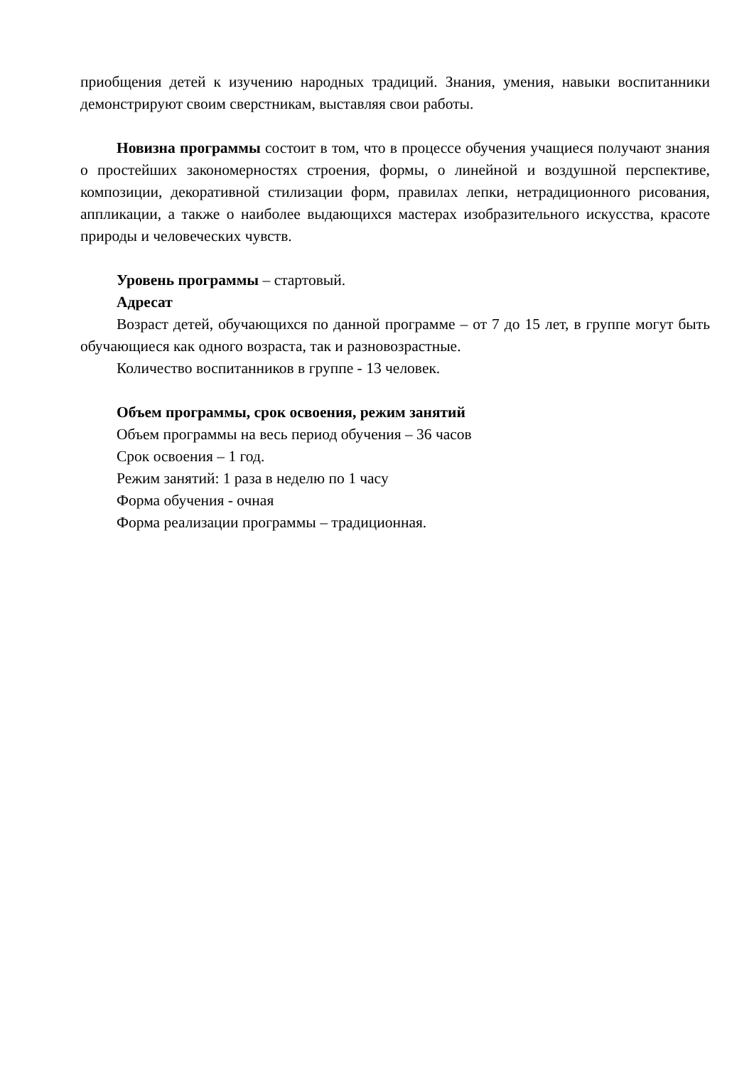приобщения детей к изучению народных традиций. Знания, умения, навыки воспитанники демонстрируют своим сверстникам, выставляя свои работы.
Новизна программы состоит в том, что в процессе обучения учащиеся получают знания о простейших закономерностях строения, формы, о линейной и воздушной перспективе, композиции, декоративной стилизации форм, правилах лепки, нетрадиционного рисования, аппликации, а также о наиболее выдающихся мастерах изобразительного искусства, красоте природы и человеческих чувств.
Уровень программы – стартовый.
Адресат
Возраст детей, обучающихся по данной программе – от 7 до 15 лет, в группе могут быть обучающиеся как одного возраста, так и разновозрастные.
Количество воспитанников в группе - 13 человек.
Объем программы, срок освоения, режим занятий
Объем программы на весь период обучения – 36 часов
Срок освоения – 1 год.
Режим занятий: 1 раза в неделю по 1 часу
Форма обучения - очная
Форма реализации программы – традиционная.